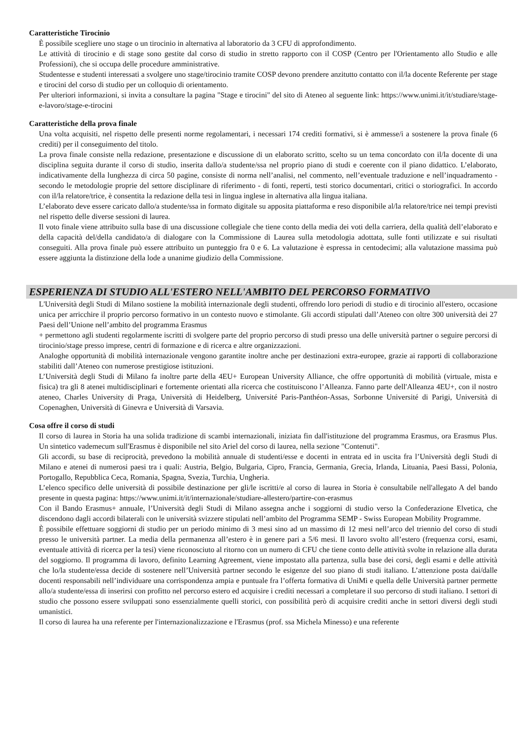Caratteristiche Tirocinio
È possibile scegliere uno stage o un tirocinio in alternativa al laboratorio da 3 CFU di approfondimento.
Le attività di tirocinio e di stage sono gestite dal corso di studio in stretto rapporto con il COSP (Centro per l'Orientamento allo Studio e alle Professioni), che si occupa delle procedure amministrative.
Studentesse e studenti interessati a svolgere uno stage/tirocinio tramite COSP devono prendere anzitutto contatto con il/la docente Referente per stage e tirocini del corso di studio per un colloquio di orientamento.
Per ulteriori informazioni, si invita a consultare la pagina "Stage e tirocini" del sito di Ateneo al seguente link: https://www.unimi.it/it/studiare/stage-e-lavoro/stage-e-tirocini
Caratteristiche della prova finale
Una volta acquisiti, nel rispetto delle presenti norme regolamentari, i necessari 174 crediti formativi, si è ammesse/i a sostenere la prova finale (6 crediti) per il conseguimento del titolo.
La prova finale consiste nella redazione, presentazione e discussione di un elaborato scritto, scelto su un tema concordato con il/la docente di una disciplina seguita durante il corso di studio, inserita dallo/a studente/ssa nel proprio piano di studi e coerente con il piano didattico. L’elaborato, indicativamente della lunghezza di circa 50 pagine, consiste di norma nell’analisi, nel commento, nell’eventuale traduzione e nell’inquadramento - secondo le metodologie proprie del settore disciplinare di riferimento - di fonti, reperti, testi storico documentari, critici o storiografici. In accordo con il/la relatore/trice, è consentita la redazione della tesi in lingua inglese in alternativa alla lingua italiana.
L’elaborato deve essere caricato dallo/a studente/ssa in formato digitale su apposita piattaforma e reso disponibile al/la relatore/trice nei tempi previsti nel rispetto delle diverse sessioni di laurea.
Il voto finale viene attribuito sulla base di una discussione collegiale che tiene conto della media dei voti della carriera, della qualità dell’elaborato e della capacità del/della candidato/a di dialogare con la Commissione di Laurea sulla metodologia adottata, sulle fonti utilizzate e sui risultati conseguiti. Alla prova finale può essere attribuito un punteggio fra 0 e 6. La valutazione è espressa in centodecimi; alla valutazione massima può essere aggiunta la distinzione della lode a unanime giudizio della Commissione.
ESPERIENZA DI STUDIO ALL'ESTERO NELL'AMBITO DEL PERCORSO FORMATIVO
L'Università degli Studi di Milano sostiene la mobilità internazionale degli studenti, offrendo loro periodi di studio e di tirocinio all'estero, occasione unica per arricchire il proprio percorso formativo in un contesto nuovo e stimolante. Gli accordi stipulati dall’Ateneo con oltre 300 università dei 27 Paesi dell’Unione nell’ambito del programma Erasmus
+ permettono agli studenti regolarmente iscritti di svolgere parte del proprio percorso di studi presso una delle università partner o seguire percorsi di tirocinio/stage presso imprese, centri di formazione e di ricerca e altre organizzazioni.
Analoghe opportunità di mobilità internazionale vengono garantite inoltre anche per destinazioni extra-europee, grazie ai rapporti di collaborazione stabiliti dall’Ateneo con numerose prestigiose istituzioni.
L’Università degli Studi di Milano fa inoltre parte della 4EU+ European University Alliance, che offre opportunità di mobilità (virtuale, mista e fisica) tra gli 8 atenei multidisciplinari e fortemente orientati alla ricerca che costituiscono l’Alleanza. Fanno parte dell'Alleanza 4EU+, con il nostro ateneo, Charles University di Praga, Università di Heidelberg, Université Paris-Panthéon-Assas, Sorbonne Université di Parigi, Università di Copenaghen, Università di Ginevra e Università di Varsavia.
Cosa offre il corso di studi
Il corso di laurea in Storia ha una solida tradizione di scambi internazionali, iniziata fin dall'istituzione del programma Erasmus, ora Erasmus Plus. Un sintetico vademecum sull'Erasmus è disponibile nel sito Ariel del corso di laurea, nella sezione "Contenuti".
Gli accordi, su base di reciprocità, prevedono la mobilità annuale di studenti/esse e docenti in entrata ed in uscita fra l’Università degli Studi di Milano e atenei di numerosi paesi tra i quali: Austria, Belgio, Bulgaria, Cipro, Francia, Germania, Grecia, Irlanda, Lituania, Paesi Bassi, Polonia, Portogallo, Repubblica Ceca, Romania, Spagna, Svezia, Turchia, Ungheria.
L’elenco specifico delle università di possibile destinazione per gli/le iscritti/e al corso di laurea in Storia è consultabile nell'allegato A del bando presente in questa pagina: https://www.unimi.it/it/internazionale/studiare-allestero/partire-con-erasmus
Con il Bando Erasmus+ annuale, l’Università degli Studi di Milano assegna anche i soggiorni di studio verso la Confederazione Elvetica, che discendono dagli accordi bilaterali con le università svizzere stipulati nell’ambito del Programma SEMP - Swiss European Mobility Programme.
È possibile effettuare soggiorni di studio per un periodo minimo di 3 mesi sino ad un massimo di 12 mesi nell’arco del triennio del corso di studi presso le università partner. La media della permanenza all’estero è in genere pari a 5/6 mesi. Il lavoro svolto all’estero (frequenza corsi, esami, eventuale attività di ricerca per la tesi) viene riconosciuto al ritorno con un numero di CFU che tiene conto delle attività svolte in relazione alla durata del soggiorno. Il programma di lavoro, definito Learning Agreement, viene impostato alla partenza, sulla base dei corsi, degli esami e delle attività che lo/la studente/essa decide di sostenere nell’Università partner secondo le esigenze del suo piano di studi italiano. L’attenzione posta dai/dalle docenti responsabili nell’individuare una corrispondenza ampia e puntuale fra l’offerta formativa di UniMi e quella delle Università partner permette allo/a studente/essa di inserirsi con profitto nel percorso estero ed acquisire i crediti necessari a completare il suo percorso di studi italiano. I settori di studio che possono essere sviluppati sono essenzialmente quelli storici, con possibilità però di acquisire crediti anche in settori diversi degli studi umanistici.
Il corso di laurea ha una referente per l'internazionalizzazione e l'Erasmus (prof. ssa Michela Minesso) e una referente